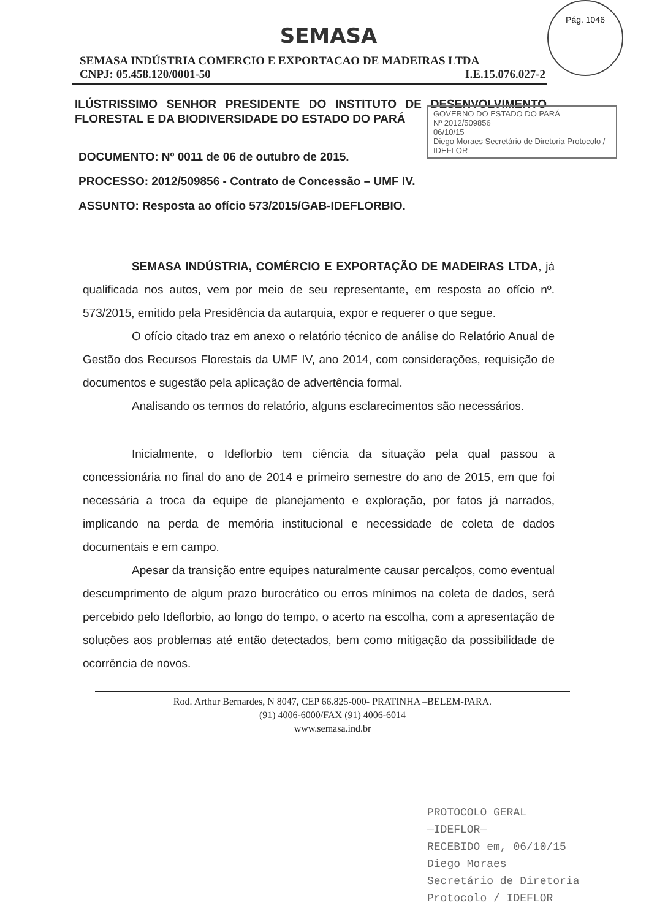Pág. 1046
SEMASA
SEMASA INDÚSTRIA COMERCIO E EXPORTACAO DE MADEIRAS LTDA
CNPJ: 05.458.120/0001-50 I.E.15.076.027-2
ILÚSTRISSIMO SENHOR PRESIDENTE DO INSTITUTO DE DESENVOLVIMENTO FLORESTAL E DA BIODIVERSIDADE DO ESTADO DO PARÁ
GOVERNO DO ESTADO DO PARÁ
Nº 2012/509856
06/10/15
Diego Moraes Secretário de Diretoria Protocolo / IDEFLOR
DOCUMENTO: Nº 0011 de 06 de outubro de 2015.
PROCESSO: 2012/509856 - Contrato de Concessão – UMF IV.
ASSUNTO: Resposta ao ofício 573/2015/GAB-IDEFLORBIO.
SEMASA INDÚSTRIA, COMÉRCIO E EXPORTAÇÃO DE MADEIRAS LTDA, já qualificada nos autos, vem por meio de seu representante, em resposta ao ofício nº. 573/2015, emitido pela Presidência da autarquia, expor e requerer o que segue.
O ofício citado traz em anexo o relatório técnico de análise do Relatório Anual de Gestão dos Recursos Florestais da UMF IV, ano 2014, com considerações, requisição de documentos e sugestão pela aplicação de advertência formal.
Analisando os termos do relatório, alguns esclarecimentos são necessários.
Inicialmente, o Ideflorbio tem ciência da situação pela qual passou a concessionária no final do ano de 2014 e primeiro semestre do ano de 2015, em que foi necessária a troca da equipe de planejamento e exploração, por fatos já narrados, implicando na perda de memória institucional e necessidade de coleta de dados documentais e em campo.
Apesar da transição entre equipes naturalmente causar percalços, como eventual descumprimento de algum prazo burocrático ou erros mínimos na coleta de dados, será percebido pelo Ideflorbio, ao longo do tempo, o acerto na escolha, com a apresentação de soluções aos problemas até então detectados, bem como mitigação da possibilidade de ocorrência de novos.
Rod. Arthur Bernardes, N 8047, CEP 66.825-000- PRATINHA –BELEM-PARA.
(91) 4006-6000/FAX (91) 4006-6014
www.semasa.ind.br
PROTOCOLO GERAL
—IDEFLOR—
RECEBIDO em, 06/10/15
Diego Moraes
Secretário de Diretoria
Protocolo / IDEFLOR